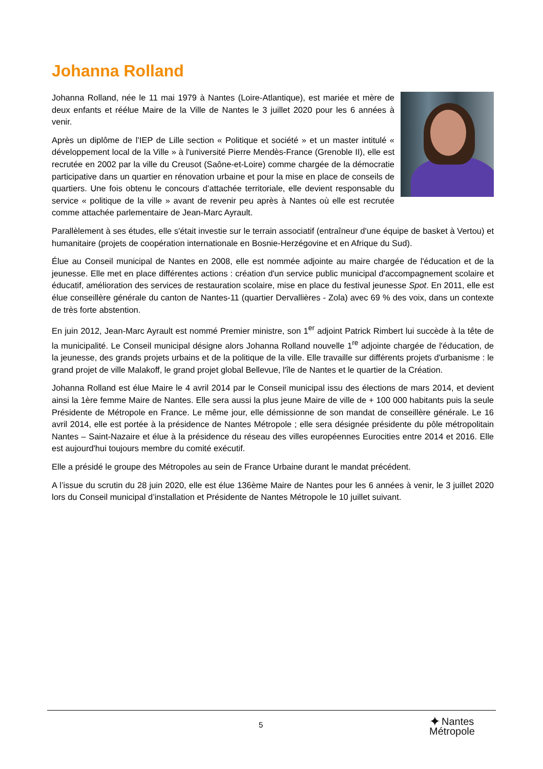Johanna Rolland
Johanna Rolland, née le 11 mai 1979 à Nantes (Loire-Atlantique), est mariée et mère de deux enfants et réélue Maire de la Ville de Nantes le 3 juillet 2020 pour les 6 années à venir.
Après un diplôme de l’IEP de Lille section « Politique et société » et un master intitulé « développement local de la Ville » à l'université Pierre Mendès-France (Grenoble II), elle est recrutée en 2002 par la ville du Creusot (Saône-et-Loire) comme chargée de la démocratie participative dans un quartier en rénovation urbaine et pour la mise en place de conseils de quartiers. Une fois obtenu le concours d’attachée territoriale, elle devient responsable du service « politique de la ville » avant de revenir peu après à Nantes où elle est recrutée comme attachée parlementaire de Jean-Marc Ayrault.
Parallèlement à ses études, elle s'était investie sur le terrain associatif (entraîneur d'une équipe de basket à Vertou) et humanitaire (projets de coopération internationale en Bosnie-Herzégovine et en Afrique du Sud).
Élue au Conseil municipal de Nantes en 2008, elle est nommée adjointe au maire chargée de l'éducation et de la jeunesse. Elle met en place différentes actions : création d'un service public municipal d'accompagnement scolaire et éducatif, amélioration des services de restauration scolaire, mise en place du festival jeunesse Spot. En 2011, elle est élue conseillère générale du canton de Nantes-11 (quartier Dervallières - Zola) avec 69 % des voix, dans un contexte de très forte abstention.
En juin 2012, Jean-Marc Ayrault est nommé Premier ministre, son 1<sup>er</sup> adjoint Patrick Rimbert lui succède à la tête de la municipalité. Le Conseil municipal désigne alors Johanna Rolland nouvelle 1<sup>re</sup> adjointe chargée de l'éducation, de la jeunesse, des grands projets urbains et de la politique de la ville. Elle travaille sur différents projets d'urbanisme : le grand projet de ville Malakoff, le grand projet global Bellevue, l'île de Nantes et le quartier de la Création.
Johanna Rolland est élue Maire le 4 avril 2014 par le Conseil municipal issu des élections de mars 2014, et devient ainsi la 1ère femme Maire de Nantes. Elle sera aussi la plus jeune Maire de ville de + 100 000 habitants puis la seule Présidente de Métropole en France. Le même jour, elle démissionne de son mandat de conseillère générale. Le 16 avril 2014, elle est portée à la présidence de Nantes Métropole ; elle sera désignée présidente du pôle métropolitain Nantes – Saint-Nazaire et élue à la présidence du réseau des villes européennes Eurocities entre 2014 et 2016. Elle est aujourd'hui toujours membre du comité exécutif.
Elle a présidé le groupe des Métropoles au sein de France Urbaine durant le mandat précédent.
A l’issue du scrutin du 28 juin 2020, elle est élue 136ème Maire de Nantes pour les 6 années à venir, le 3 juillet 2020 lors du Conseil municipal d’installation et Présidente de Nantes Métropole le 10 juillet suivant.
5
✦ Nantes
Métropole